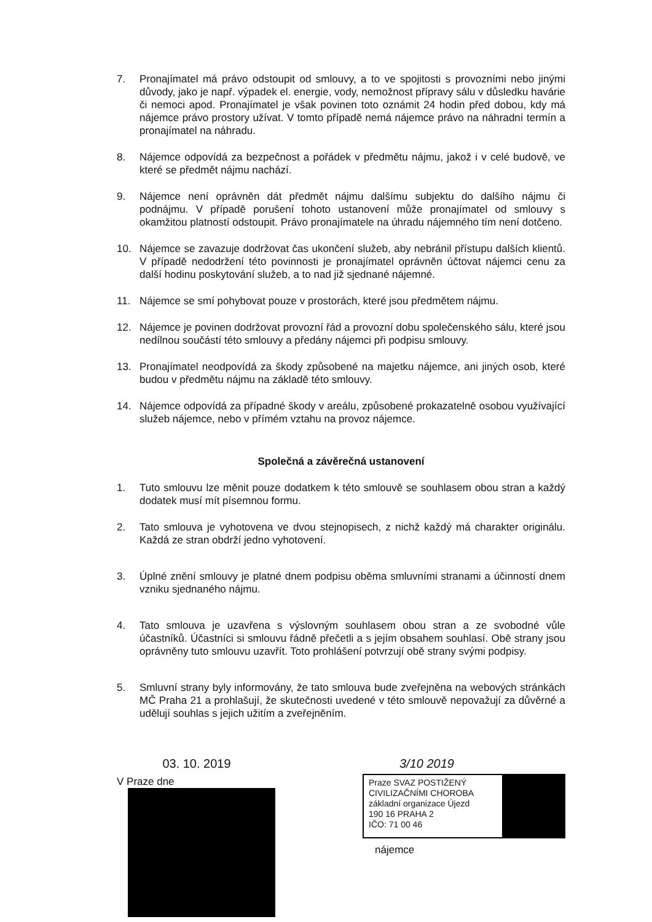7. Pronajímatel má právo odstoupit od smlouvy, a to ve spojitosti s provozními nebo jinými důvody, jako je např. výpadek el. energie, vody, nemožnost přípravy sálu v důsledku havárie či nemoci apod. Pronajímatel je však povinen toto oznámit 24 hodin před dobou, kdy má nájemce právo prostory užívat. V tomto případě nemá nájemce právo na náhradní termín a pronajímatel na náhradu.
8. Nájemce odpovídá za bezpečnost a pořádek v předmětu nájmu, jakož i v celé budově, ve které se předmět nájmu nachází.
9. Nájemce není oprávněn dát předmět nájmu dalšímu subjektu do dalšího nájmu či podnájmu. V případě porušení tohoto ustanovení může pronajímatel od smlouvy s okamžitou platností odstoupit. Právo pronajímatele na úhradu nájemného tím není dotčeno.
10. Nájemce se zavazuje dodržovat čas ukončení služeb, aby nebránil přístupu dalších klientů. V případě nedodržení této povinnosti je pronajímatel oprávněn účtovat nájemci cenu za další hodinu poskytování služeb, a to nad již sjednané nájemné.
11. Nájemce se smí pohybovat pouze v prostorách, které jsou předmětem nájmu.
12. Nájemce je povinen dodržovat provozní řád a provozní dobu společenského sálu, které jsou nedílnou součástí této smlouvy a předány nájemci při podpisu smlouvy.
13. Pronajímatel neodpovídá za škody způsobené na majetku nájemce, ani jiných osob, které budou v předmětu nájmu na základě této smlouvy.
14. Nájemce odpovídá za případné škody v areálu, způsobené prokazatelně osobou využívající služeb nájemce, nebo v přímém vztahu na provoz nájemce.
Společná a závěrečná ustanovení
1. Tuto smlouvu lze měnit pouze dodatkem k této smlouvě se souhlasem obou stran a každý dodatek musí mít písemnou formu.
2. Tato smlouva je vyhotovena ve dvou stejnopisech, z nichž každý má charakter originálu. Každá ze stran obdrží jedno vyhotovení.
3. Úplné znění smlouvy je platné dnem podpisu oběma smluvními stranami a účinností dnem vzniku sjednaného nájmu.
4. Tato smlouva je uzavřena s výslovným souhlasem obou stran a ze svobodné vůle účastníků. Účastníci si smlouvu řádně přečetli a s jejím obsahem souhlasí. Obě strany jsou oprávněny tuto smlouvu uzavřít. Toto prohlášení potvrzují obě strany svými podpisy.
5. Smluvní strany byly informovány, že tato smlouva bude zveřejněna na webových stránkách MČ Praha 21 a prohlašují, že skutečnosti uvedené v této smlouvě nepovažují za důvěrné a udělují souhlas s jejich užitím a zveřejněním.
03. 10. 2019
V Praze dne
3/10 2019
Praze SVAZ POSTIŽENÝ
CIVILIZAČNÍMI CHOROBA
základní organizace Újezd
190 16 PRAHA 2
IČO: 71 00 46
nájemce